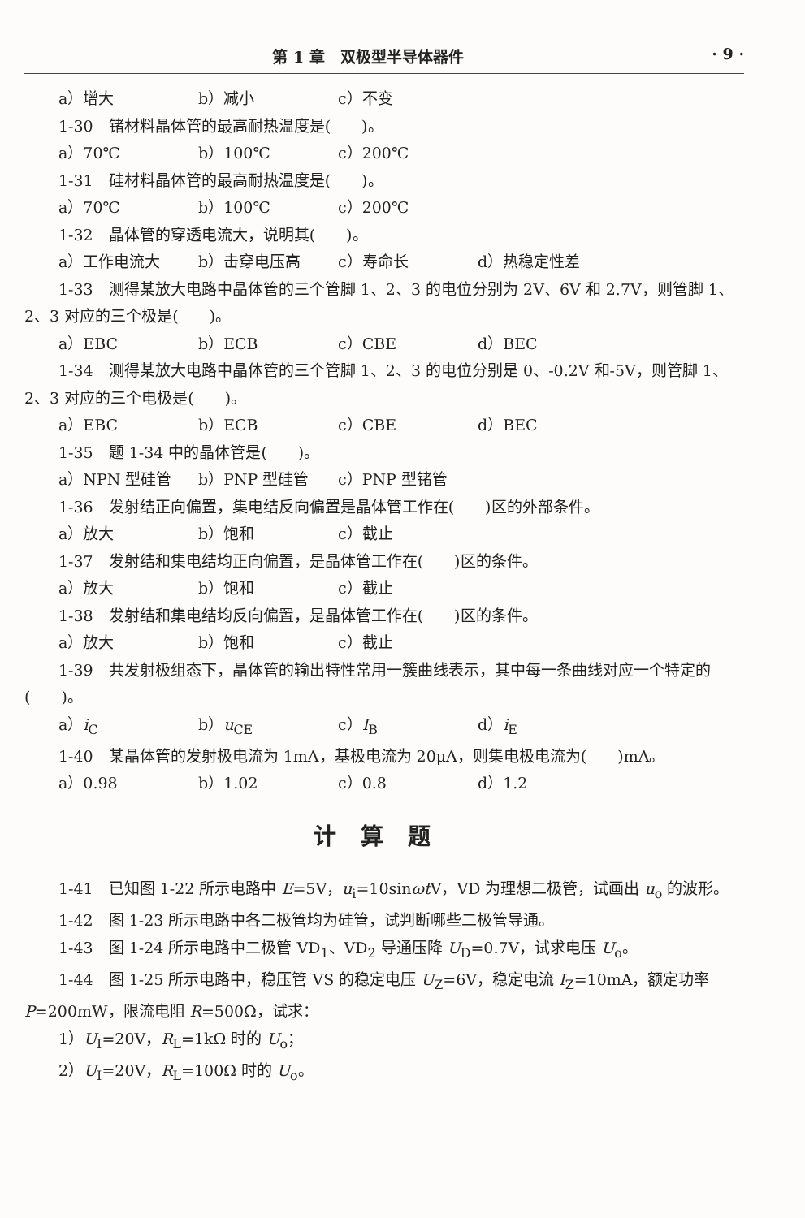第 1 章　双极型半导体器件 · 9 ·
a）增大 b）减小 c）不变
1-30　锗材料晶体管的最高耐热温度是(　　)。
a）70℃ b）100℃ c）200℃
1-31　硅材料晶体管的最高耐热温度是(　　)。
a）70℃ b）100℃ c）200℃
1-32　晶体管的穿透电流大，说明其(　　)。
a）工作电流大 b）击穿电压高 c）寿命长 d）热稳定性差
1-33　测得某放大电路中晶体管的三个管脚 1、2、3 的电位分别为 2V、6V 和 2.7V，则管脚 1、2、3 对应的三个极是(　　)。
a）EBC b）ECB c）CBE d）BEC
1-34　测得某放大电路中晶体管的三个管脚 1、2、3 的电位分别是 0、-0.2V 和-5V，则管脚 1、2、3 对应的三个电极是(　　)。
a）EBC b）ECB c）CBE d）BEC
1-35　题 1-34 中的晶体管是(　　)。
a）NPN 型硅管 b）PNP 型硅管 c）PNP 型锗管
1-36　发射结正向偏置，集电结反向偏置是晶体管工作在(　　)区的外部条件。
a）放大 b）饱和 c）截止
1-37　发射结和集电结均正向偏置，是晶体管工作在(　　)区的条件。
a）放大 b）饱和 c）截止
1-38　发射结和集电结均反向偏置，是晶体管工作在(　　)区的条件。
a）放大 b）饱和 c）截止
1-39　共发射极组态下，晶体管的输出特性常用一簇曲线表示，其中每一条曲线对应一个特定的(　　)。
a）i<sub>C</sub> b）u<sub>CE</sub> c）I<sub>B</sub> d）i<sub>E</sub>
1-40　某晶体管的发射极电流为 1mA，基极电流为 20μA，则集电极电流为(　　)mA。
a）0.98 b）1.02 c）0.8 d）1.2
计算题
1-41　已知图 1-22 所示电路中 E=5V，u<sub>i</sub>=10sinωt V，VD 为理想二极管，试画出 u<sub>o</sub> 的波形。
1-42　图 1-23 所示电路中各二极管均为硅管，试判断哪些二极管导通。
1-43　图 1-24 所示电路中二极管 VD<sub>1</sub>、VD<sub>2</sub> 导通压降 U<sub>D</sub>=0.7V，试求电压 U<sub>o</sub>。
1-44　图 1-25 所示电路中，稳压管 VS 的稳定电压 U<sub>Z</sub>=6V，稳定电流 I<sub>Z</sub>=10mA，额定功率 P=200mW，限流电阻 R=500Ω，试求：
1）U<sub>I</sub>=20V，R<sub>L</sub>=1kΩ 时的 U<sub>o</sub>；
2）U<sub>I</sub>=20V，R<sub>L</sub>=100Ω 时的 U<sub>o</sub>。